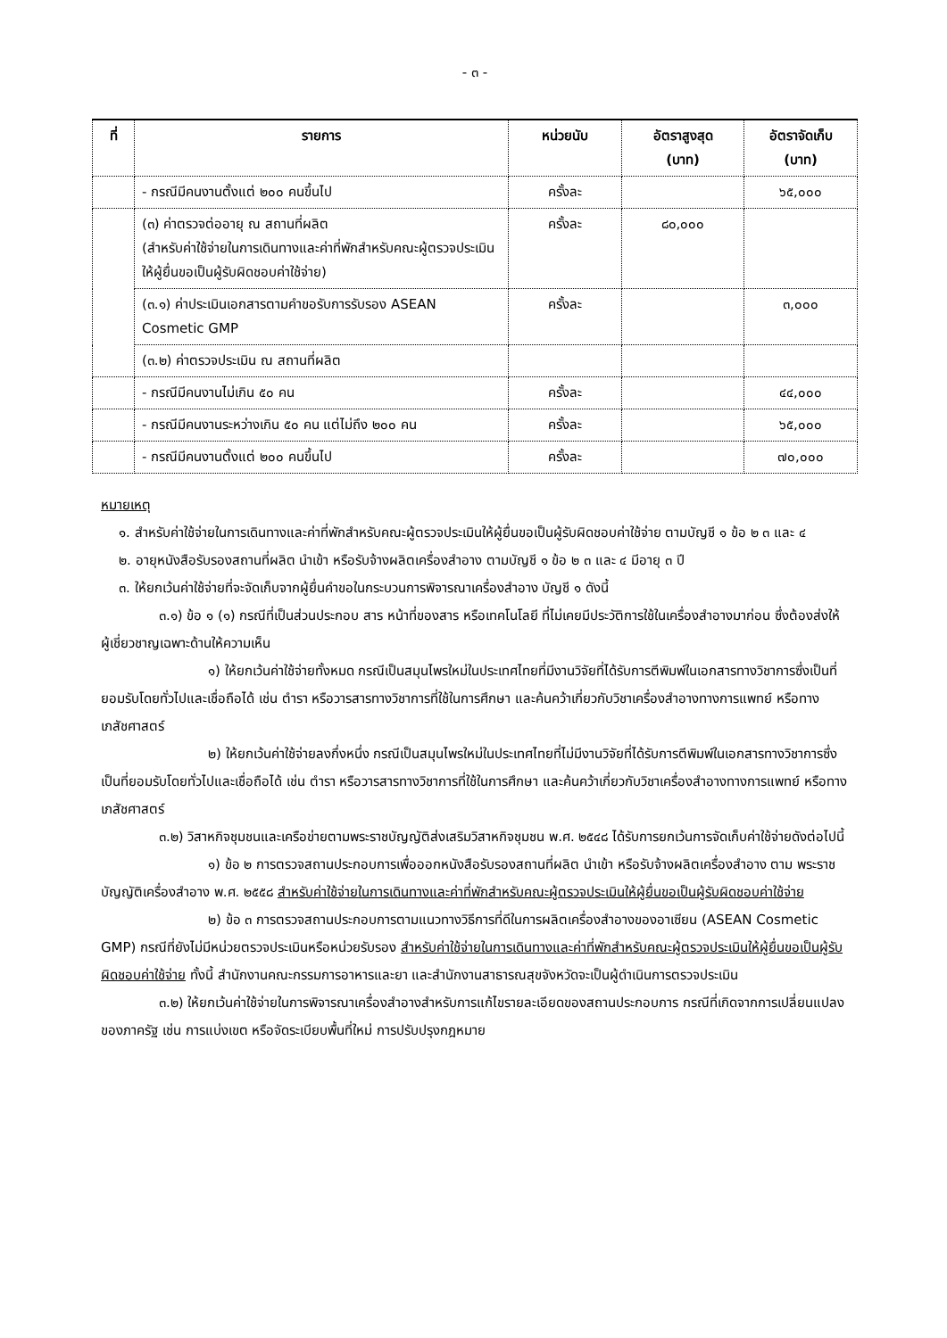- ๓ -
| ที่ | รายการ | หน่วยนับ | อัตราสูงสุด (บาท) | อัตราจัดเก็บ (บาท) |
| --- | --- | --- | --- | --- |
| | - กรณีมีคนงานตั้งแต่ ๒๐๐ คนขึ้นไป | ครั้งละ | | ๖๕,๐๐๐ |
| | (๓) ค่าตรวจต่ออายุ ณ สถานที่ผลิต (สำหรับค่าใช้จ่ายในการเดินทางและค่าที่พักสำหรับคณะผู้ตรวจประเมินให้ผู้ยื่นขอเป็นผู้รับผิดชอบค่าใช้จ่าย) | ครั้งละ | ๘๐,๐๐๐ | |
| | (๓.๑) ค่าประเมินเอกสารตามคำขอรับการรับรอง ASEAN Cosmetic GMP | ครั้งละ | | ๓,๐๐๐ |
| | (๓.๒) ค่าตรวจประเมิน ณ สถานที่ผลิต | | | |
| | - กรณีมีคนงานไม่เกิน ๕๐ คน | ครั้งละ | | ๔๔,๐๐๐ |
| | - กรณีมีคนงานระหว่างเกิน ๕๐ คน แต่ไม่ถึง ๒๐๐ คน | ครั้งละ | | ๖๕,๐๐๐ |
| | - กรณีมีคนงานตั้งแต่ ๒๐๐ คนขึ้นไป | ครั้งละ | | ๗๐,๐๐๐ |
หมายเหตุ
๑. สำหรับค่าใช้จ่ายในการเดินทางและค่าที่พักสำหรับคณะผู้ตรวจประเมินให้ผู้ยื่นขอเป็นผู้รับผิดชอบค่าใช้จ่าย ตามบัญชี ๑ ข้อ ๒ ๓ และ ๔
๒. อายุหนังสือรับรองสถานที่ผลิต นำเข้า หรือรับจ้างผลิตเครื่องสำอาง ตามบัญชี ๑ ข้อ ๒ ๓ และ ๔ มีอายุ ๓ ปี
๓. ให้ยกเว้นค่าใช้จ่ายที่จะจัดเก็บจากผู้ยื่นคำขอในกระบวนการพิจารณาเครื่องสำอาง บัญชี ๑ ดังนี้
๓.๑) ข้อ ๑ (๑) กรณีที่เป็นส่วนประกอบ สาร หน้าที่ของสาร หรือเทคโนโลยี ที่ไม่เคยมีประวัติการใช้ในเครื่องสำอางมาก่อน ซึ่งต้องส่งให้ผู้เชี่ยวชาญเฉพาะด้านให้ความเห็น
๑) ให้ยกเว้นค่าใช้จ่ายทั้งหมด กรณีเป็นสมุนไพรใหม่ในประเทศไทยที่มีงานวิจัยที่ได้รับการตีพิมพ์ในเอกสารทางวิชาการซึ่งเป็นที่ยอมรับโดยทั่วไปและเชื่อถือได้ เช่น ตำรา หรือวารสารทางวิชาการที่ใช้ในการศึกษา และค้นคว้าเกี่ยวกับวิชาเครื่องสำอางทางการแพทย์ หรือทางเภสัชศาสตร์
๒) ให้ยกเว้นค่าใช้จ่ายลงกึ่งหนึ่ง กรณีเป็นสมุนไพรใหม่ในประเทศไทยที่ไม่มีงานวิจัยที่ได้รับการตีพิมพ์ในเอกสารทางวิชาการซึ่งเป็นที่ยอมรับโดยทั่วไปและเชื่อถือได้ เช่น ตำรา หรือวารสารทางวิชาการที่ใช้ในการศึกษา และค้นคว้าเกี่ยวกับวิชาเครื่องสำอางทางการแพทย์ หรือทางเภสัชศาสตร์
๓.๒) วิสาหกิจชุมชนและเครือข่ายตามพระราชบัญญัติส่งเสริมวิสาหกิจชุมชน พ.ศ. ๒๕๔๘ ได้รับการยกเว้นการจัดเก็บค่าใช้จ่ายดังต่อไปนี้
๑) ข้อ ๒ การตรวจสถานประกอบการเพื่อออกหนังสือรับรองสถานที่ผลิต นำเข้า หรือรับจ้างผลิตเครื่องสำอาง ตาม พระราชบัญญัติเครื่องสำอาง พ.ศ. ๒๕๕๘ สำหรับค่าใช้จ่ายในการเดินทางและค่าที่พักสำหรับคณะผู้ตรวจประเมินให้ผู้ยื่นขอเป็นผู้รับผิดชอบค่าใช้จ่าย
๒) ข้อ ๓ การตรวจสถานประกอบการตามแนวทางวิธีการที่ดีในการผลิตเครื่องสำอางของอาเซียน (ASEAN Cosmetic GMP) กรณีที่ยังไม่มีหน่วยตรวจประเมินหรือหน่วยรับรอง สำหรับค่าใช้จ่ายในการเดินทางและค่าที่พักสำหรับคณะผู้ตรวจประเมินให้ผู้ยื่นขอเป็นผู้รับผิดชอบค่าใช้จ่าย ทั้งนี้ สำนักงานคณะกรรมการอาหารและยา และสำนักงานสาธารณสุขจังหวัดจะเป็นผู้ดำเนินการตรวจประเมิน
๓.๒) ให้ยกเว้นค่าใช้จ่ายในการพิจารณาเครื่องสำอางสำหรับการแก้ไขรายละเอียดของสถานประกอบการ กรณีที่เกิดจากการเปลี่ยนแปลงของภาครัฐ เช่น การแบ่งเขต หรือจัดระเบียบพื้นที่ใหม่ การปรับปรุงกฎหมาย